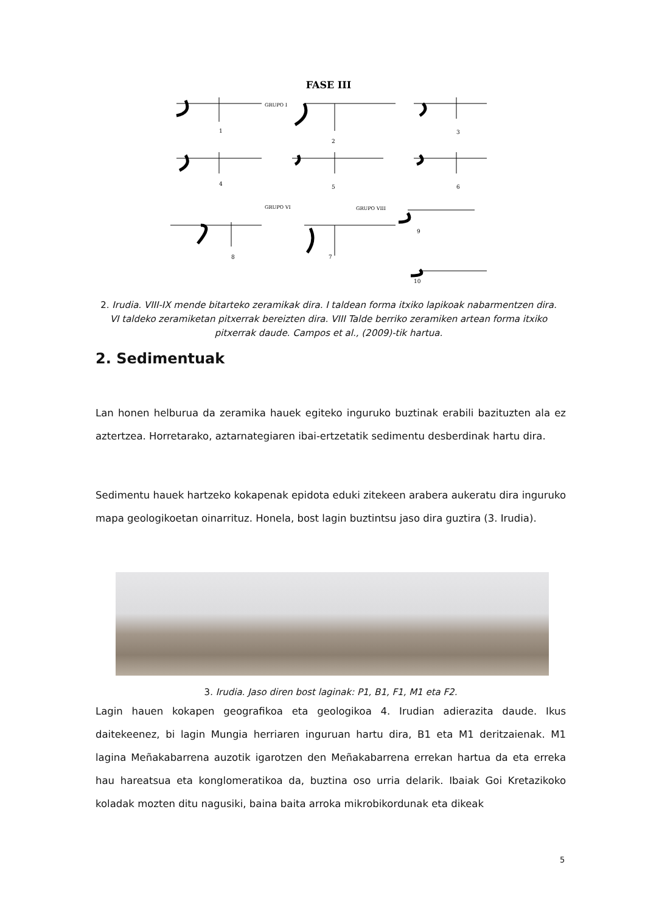FASE III
GRUPO I
GRUPO VI
GRUPO VIII
1
2
3
4
5
6
8
7
9
10
2. Irudia. VIII-IX mende bitarteko zeramikak dira. I taldean forma itxiko lapikoak nabarmentzen dira. VI taldeko zeramiketan pitxerrak bereizten dira. VIII Talde berriko zeramiken artean forma itxiko pitxerrak daude. Campos et al., (2009)-tik hartua.
2. Sedimentuak
Lan honen helburua da zeramika hauek egiteko inguruko buztinak erabili bazituzten ala ez aztertzea. Horretarako, aztarnategiaren ibai-ertzetatik sedimentu desberdinak hartu dira.
Sedimentu hauek hartzeko kokapenak epidota eduki zitekeen arabera aukeratu dira inguruko mapa geologikoetan oinarrituz. Honela, bost lagin buztintsu jaso dira guztira (3. Irudia).
3. Irudia. Jaso diren bost laginak: P1, B1, F1, M1 eta F2.
Lagin hauen kokapen geografikoa eta geologikoa 4. Irudian adierazita daude. Ikus daitekeenez, bi lagin Mungia herriaren inguruan hartu dira, B1 eta M1 deritzaienak. M1 lagina Meñakabarrena auzotik igarotzen den Meñakabarrena errekan hartua da eta erreka hau hareatsua eta konglomeratikoa da, buztina oso urria delarik. Ibaiak Goi Kretazikoko koladak mozten ditu nagusiki, baina baita arroka mikrobikordunak eta dikeak
5